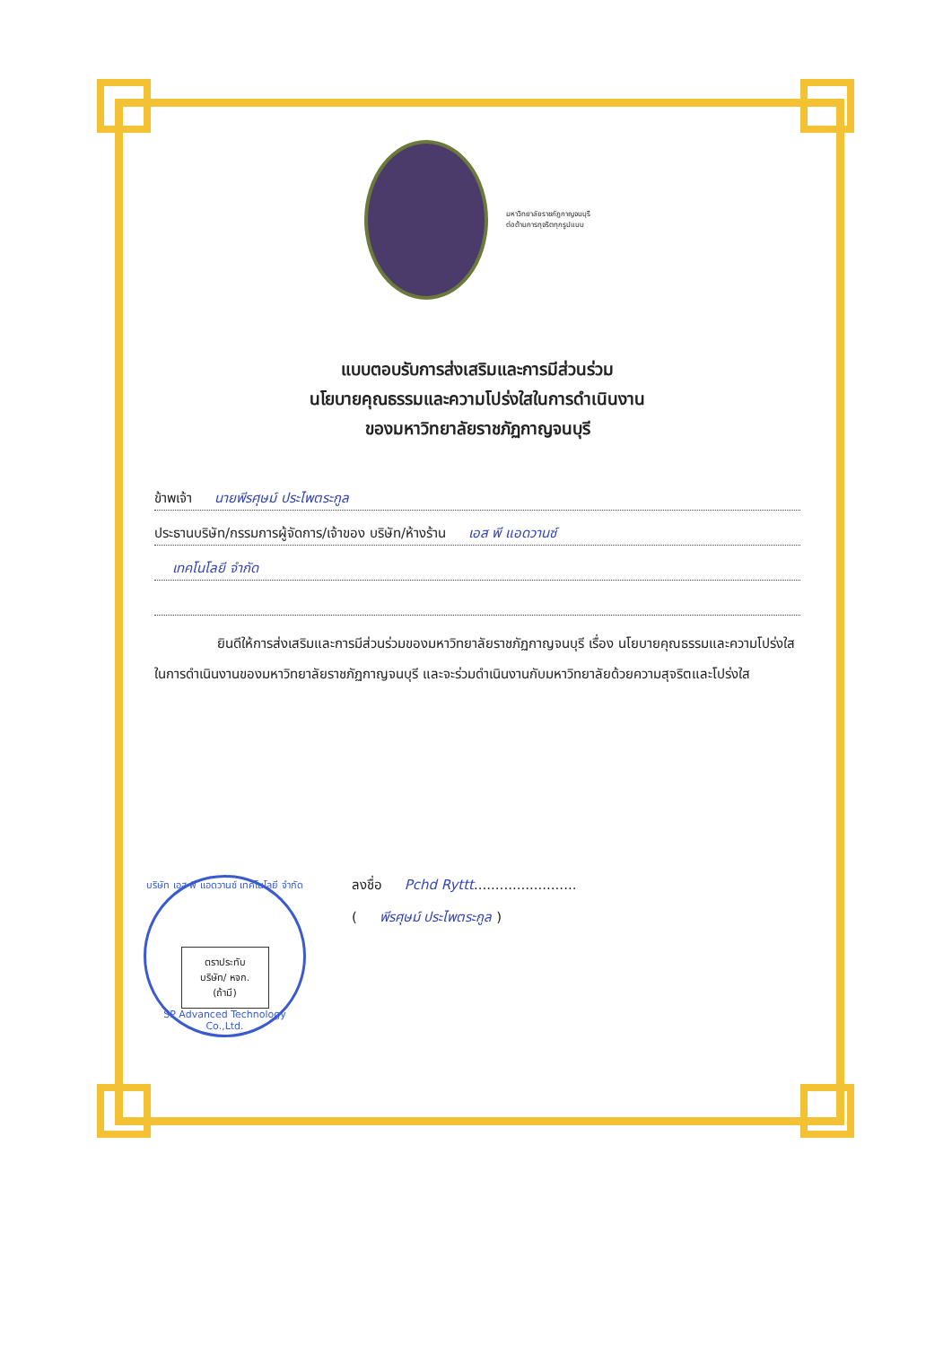มหาวิทยาลัยราชภัฏกาญจนบุรี
ต่อต้านการทุจริตทุกรูปแบบ
แบบตอบรับการส่งเสริมและการมีส่วนร่วม
นโยบายคุณธรรมและความโปร่งใสในการดำเนินงาน
ของมหาวิทยาลัยราชภัฏกาญจนบุรี
ข้าพเจ้า นายพีรศุษม์ ประไพตระกูล
ประธานบริษัท/กรรมการผู้จัดการ/เจ้าของ บริษัท/ห้างร้าน เอส พี แอดวานซ์
เทคโนโลยี จำกัด
ยินดีให้การส่งเสริมและการมีส่วนร่วมของมหาวิทยาลัยราชภัฏกาญจนบุรี เรื่อง นโยบายคุณธรรมและความโปร่งใสในการดำเนินงานของมหาวิทยาลัยราชภัฏกาญจนบุรี และจะร่วมดำเนินงานกับมหาวิทยาลัยด้วยความสุจริตและโปร่งใส
ลงชื่อ Pchd Ryttt........................
( พีรศุษม์ ประไพตระกูล )
บริษัท เอส พี แอดวานซ์ เทคโนโลยี จำกัด
ตราประทับ
บริษัท/ หจก.
(ถ้ามี)
SP Advanced Technology Co.,Ltd.